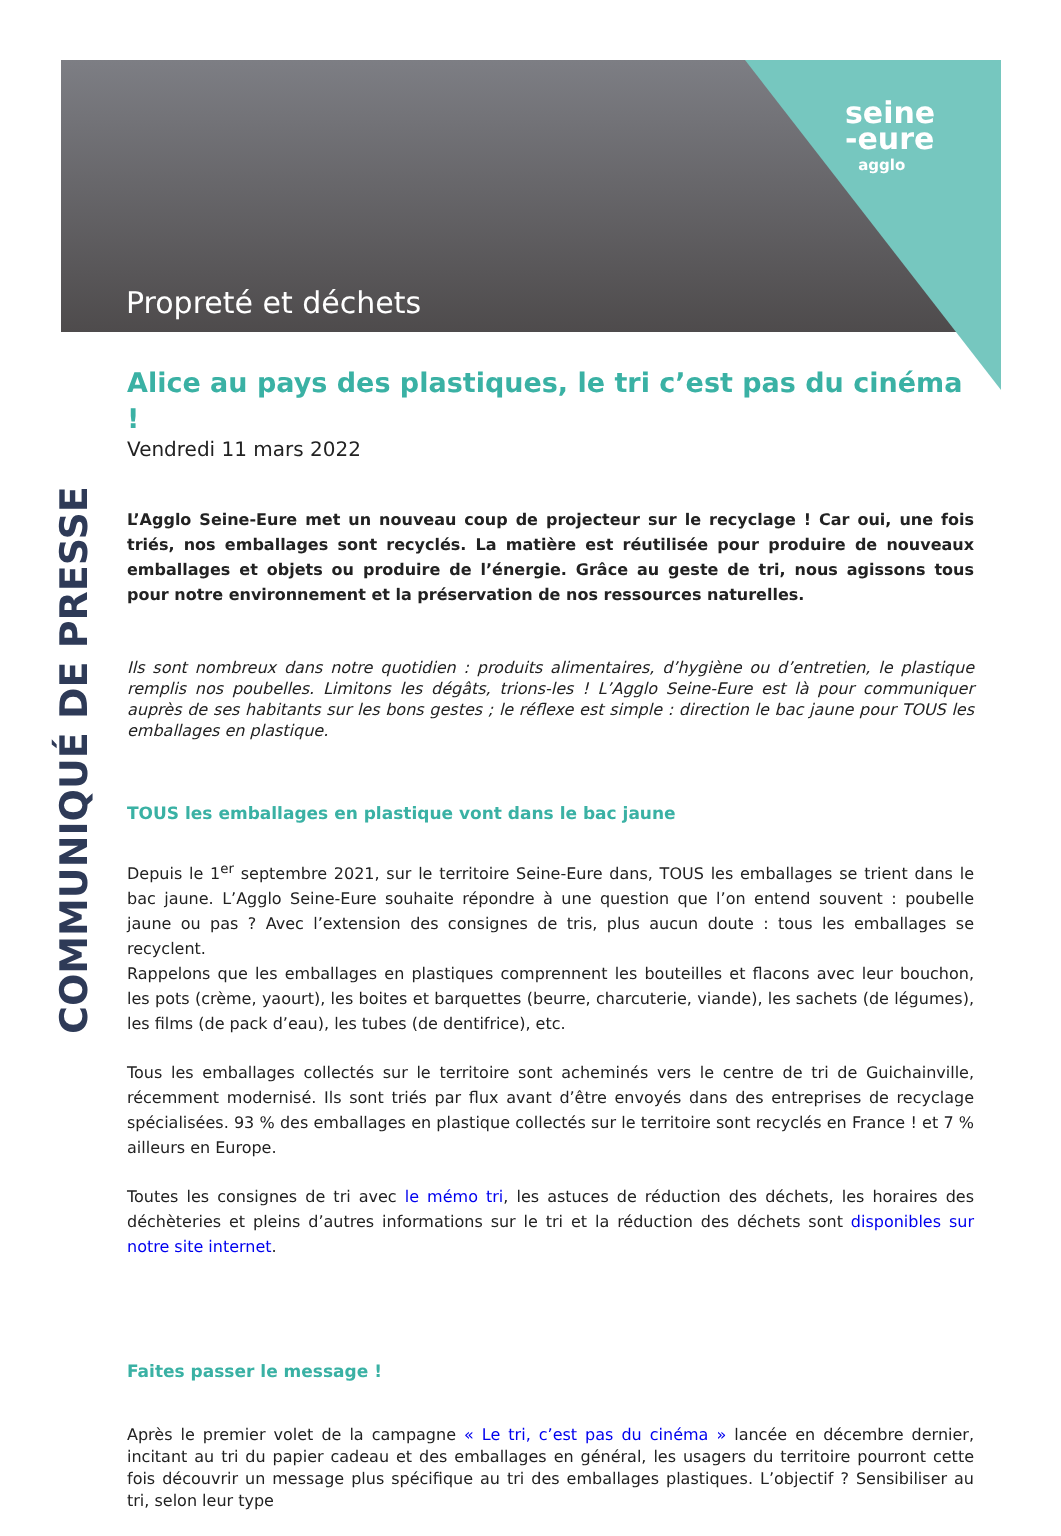seine
-eure
agglo
Propreté et déchets
COMMUNIQUÉ DE PRESSE
Alice au pays des plastiques, le tri c’est pas du cinéma !
Vendredi 11 mars 2022
L’Agglo Seine-Eure met un nouveau coup de projecteur sur le recyclage ! Car oui, une fois triés, nos emballages sont recyclés. La matière est réutilisée pour produire de nouveaux emballages et objets ou produire de l’énergie. Grâce au geste de tri, nous agissons tous pour notre environnement et la préservation de nos ressources naturelles.
Ils sont nombreux dans notre quotidien : produits alimentaires, d’hygiène ou d’entretien, le plastique remplis nos poubelles. Limitons les dégâts, trions-les ! L’Agglo Seine-Eure est là pour communiquer auprès de ses habitants sur les bons gestes ; le réflexe est simple : direction le bac jaune pour TOUS les emballages en plastique.
TOUS les emballages en plastique vont dans le bac jaune
Depuis le 1<sup>er</sup> septembre 2021, sur le territoire Seine-Eure dans, TOUS les emballages se trient dans le bac jaune. L’Agglo Seine-Eure souhaite répondre à une question que l’on entend souvent : poubelle jaune ou pas ? Avec l’extension des consignes de tris, plus aucun doute : tous les emballages se recyclent.
Rappelons que les emballages en plastiques comprennent les bouteilles et flacons avec leur bouchon, les pots (crème, yaourt), les boites et barquettes (beurre, charcuterie, viande), les sachets (de légumes), les films (de pack d’eau), les tubes (de dentifrice), etc.
Tous les emballages collectés sur le territoire sont acheminés vers le centre de tri de Guichainville, récemment modernisé. Ils sont triés par flux avant d’être envoyés dans des entreprises de recyclage spécialisées. 93 % des emballages en plastique collectés sur le territoire sont recyclés en France ! et 7 % ailleurs en Europe.
Toutes les consignes de tri avec le mémo tri, les astuces de réduction des déchets, les horaires des déchèteries et pleins d’autres informations sur le tri et la réduction des déchets sont disponibles sur notre site internet.
Faites passer le message !
Après le premier volet de la campagne « Le tri, c’est pas du cinéma » lancée en décembre dernier, incitant au tri du papier cadeau et des emballages en général, les usagers du territoire pourront cette fois découvrir un message plus spécifique au tri des emballages plastiques. L’objectif ? Sensibiliser au tri, selon leur type